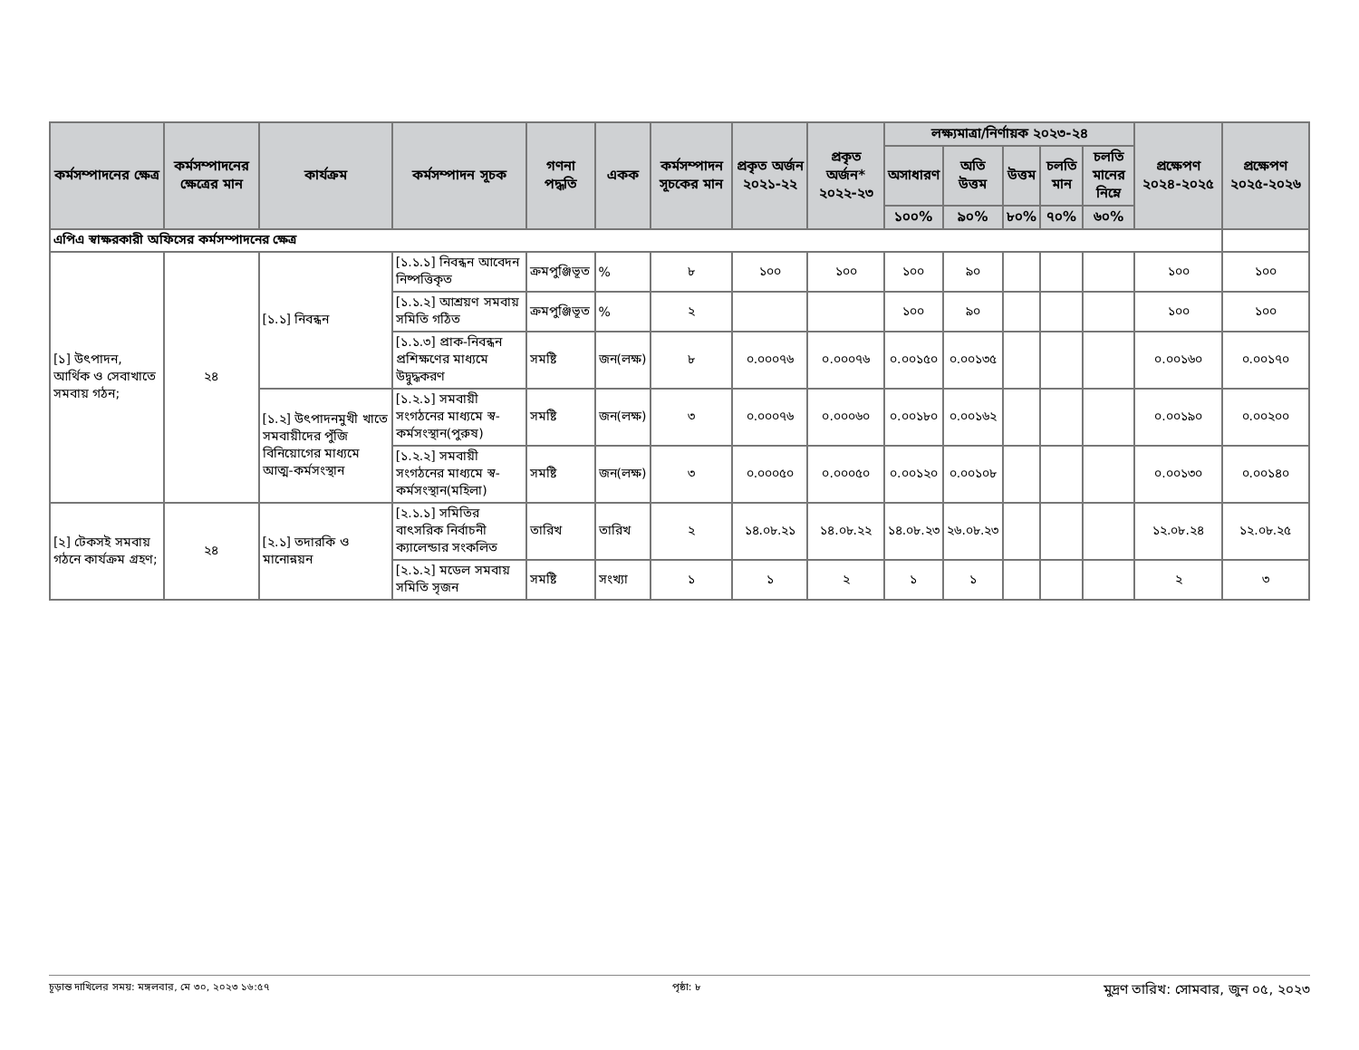| কর্মসম্পাদনের ক্ষেত্র | কর্মসম্পাদনের ক্ষেত্রের মান | কার্যক্রম | কর্মসম্পাদন সূচক | গণনা পদ্ধতি | একক | কর্মসম্পাদন সূচকের মান | প্রকৃত অর্জন ২০২১-২২ | প্রকৃত অর্জন* ২০২২-২৩ | লক্ষ্যমাত্রা/নির্ণায়ক ২০২৩-২৪ | | | | | প্রক্ষেপণ ২০২৪-২০২৫ | প্রক্ষেপণ ২০২৫-২০২৬ |
| --- | --- | --- | --- | --- | --- | --- | --- | --- | --- | --- | --- | --- | --- | --- | --- |
| | | | | | | | | | অসাধারণ | অতি উত্তম | উত্তম | চলতি মান | চলতি মানের নিম্নে | | |
| | | | | | | | | | ১০০% | ৯০% | ৮০% | ৭০% | ৬০% | | |
| এপিএ স্বাক্ষরকারী অফিসের কর্মসম্পাদনের ক্ষেত্র | | | | | | | | | | | | | | | |
| [১] উৎপাদন, আর্থিক ও সেবাখাতে সমবায় গঠন; | ২৪ | [১.১] নিবন্ধন | [১.১.১] নিবন্ধন আবেদন নিষ্পত্তিকৃত | ক্রমপুঞ্জিভূত | % | ৮ | ১০০ | ১০০ | ১০০ | ৯০ | | | | ১০০ | ১০০ |
| | | | [১.১.২] আশ্রয়ণ সমবায় সমিতি গঠিত | ক্রমপুঞ্জিভূত | % | ২ | | | ১০০ | ৯০ | | | | ১০০ | ১০০ |
| | | | [১.১.৩] প্রাক-নিবন্ধন প্রশিক্ষণের মাধ্যমে উদ্বুদ্ধকরণ | সমষ্টি | জন(লক্ষ) | ৮ | ০.০০০৭৬ | ০.০০০৭৬ | ০.০০১৫০ | ০.০০১৩৫ | | | | ০.০০১৬০ | ০.০০১৭০ |
| | | [১.২] উৎপাদনমুখী খাতে সমবায়ীদের পুঁজি বিনিয়োগের মাধ্যমে আত্ম-কর্মসংস্থান | [১.২.১] সমবায়ী সংগঠনের মাধ্যমে স্ব-কর্মসংস্থান(পুরুষ) | সমষ্টি | জন(লক্ষ) | ৩ | ০.০০০৭৬ | ০.০০০৬০ | ০.০০১৮০ | ০.০০১৬২ | | | | ০.০০১৯০ | ০.০০২০০ |
| | | | [১.২.২] সমবায়ী সংগঠনের মাধ্যমে স্ব-কর্মসংস্থান(মহিলা) | সমষ্টি | জন(লক্ষ) | ৩ | ০.০০০৫০ | ০.০০০৫০ | ০.০০১২০ | ০.০০১০৮ | | | | ০.০০১৩০ | ০.০০১৪০ |
| [২] টেকসই সমবায় গঠনে কার্যক্রম গ্রহণ; | ২৪ | [২.১] তদারকি ও মানোন্নয়ন | [২.১.১] সমিতির বাৎসরিক নির্বাচনী ক্যালেন্ডার সংকলিত | তারিখ | তারিখ | ২ | ১৪.০৮.২১ | ১৪.০৮.২২ | ১৪.০৮.২৩ | ২৬.০৮.২৩ | | | | ১২.০৮.২৪ | ১২.০৮.২৫ |
| | | | [২.১.২] মডেল সমবায় সমিতি সৃজন | সমষ্টি | সংখ্যা | ১ | ১ | ২ | ১ | ১ | | | | ২ | ৩ |
চূড়ান্ত দাখিলের সময়: মঙ্গলবার, মে ৩০, ২০২৩ ১৬:৫৭ পৃষ্ঠা: ৮ মুদ্রণ তারিখ: সোমবার, জুন ০৫, ২০২৩